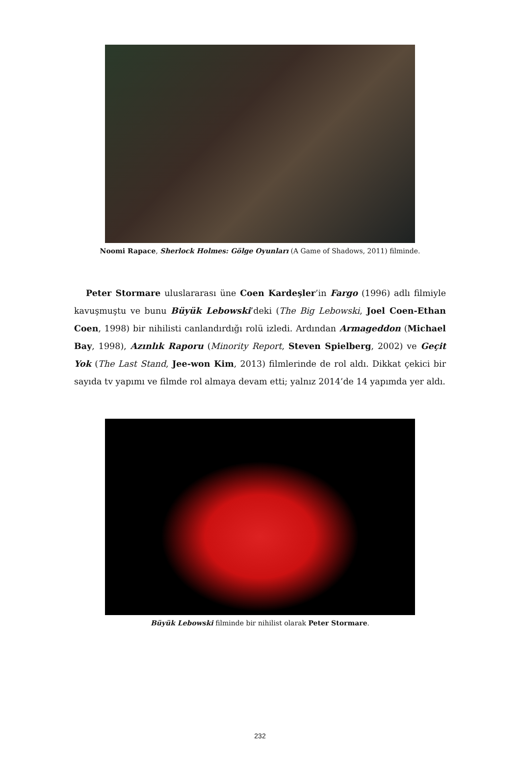Noomi Rapace, Sherlock Holmes: Gölge Oyunları (A Game of Shadows, 2011) filminde.
Peter Stormare uluslararası üne Coen Kardeşler’in Fargo (1996) adlı filmiyle kavuşmuştu ve bunu Büyük Lebowski’deki (The Big Lebowski, Joel Coen-Ethan Coen, 1998) bir nihilisti canlandırdığı rolü izledi. Ardından Armageddon (Michael Bay, 1998), Azınlık Raporu (Minority Report, Steven Spielberg, 2002) ve Geçit Yok (The Last Stand, Jee-won Kim, 2013) filmlerinde de rol aldı. Dikkat çekici bir sayıda tv yapımı ve filmde rol almaya devam etti; yalnız 2014’de 14 yapımda yer aldı.
Büyük Lebowski filminde bir nihilist olarak Peter Stormare.
232